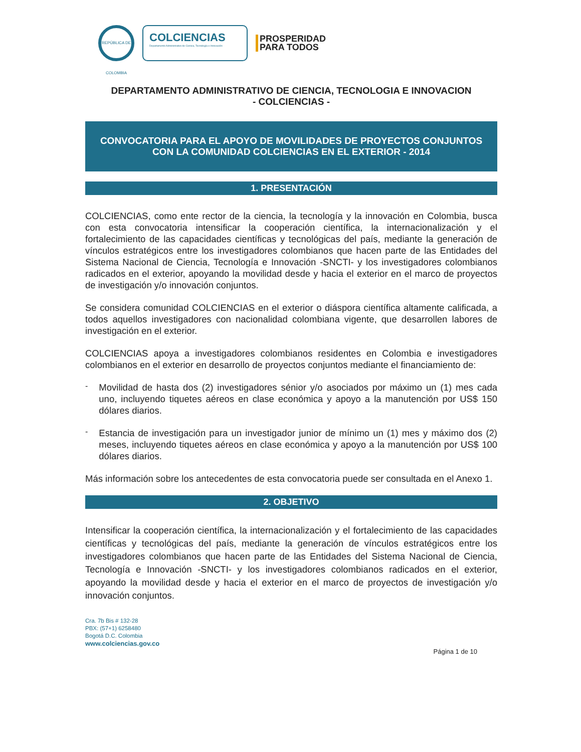REPÚBLICA DE COLOMBIA
COLCIENCIAS
Departamento Administrativo de Ciencia, Tecnología e Innovación
PROSPERIDAD
PARA TODOS
DEPARTAMENTO ADMINISTRATIVO DE CIENCIA, TECNOLOGIA E INNOVACION
- COLCIENCIAS -
CONVOCATORIA PARA EL APOYO DE MOVILIDADES DE PROYECTOS CONJUNTOS CON LA COMUNIDAD COLCIENCIAS EN EL EXTERIOR - 2014
1. PRESENTACIÓN
COLCIENCIAS, como ente rector de la ciencia, la tecnología y la innovación en Colombia, busca con esta convocatoria intensificar la cooperación científica, la internacionalización y el fortalecimiento de las capacidades científicas y tecnológicas del país, mediante la generación de vínculos estratégicos entre los investigadores colombianos que hacen parte de las Entidades del Sistema Nacional de Ciencia, Tecnología e Innovación -SNCTI- y los investigadores colombianos radicados en el exterior, apoyando la movilidad desde y hacia el exterior en el marco de proyectos de investigación y/o innovación conjuntos.
Se considera comunidad COLCIENCIAS en el exterior o diáspora científica altamente calificada, a todos aquellos investigadores con nacionalidad colombiana vigente, que desarrollen labores de investigación en el exterior.
COLCIENCIAS apoya a investigadores colombianos residentes en Colombia e investigadores colombianos en el exterior en desarrollo de proyectos conjuntos mediante el financiamiento de:
-
Movilidad de hasta dos (2) investigadores sénior y/o asociados por máximo un (1) mes cada uno, incluyendo tiquetes aéreos en clase económica y apoyo a la manutención por US$ 150 dólares diarios.
-
Estancia de investigación para un investigador junior de mínimo un (1) mes y máximo dos (2) meses, incluyendo tiquetes aéreos en clase económica y apoyo a la manutención por US$ 100 dólares diarios.
Más información sobre los antecedentes de esta convocatoria puede ser consultada en el Anexo 1.
2. OBJETIVO
Intensificar la cooperación científica, la internacionalización y el fortalecimiento de las capacidades científicas y tecnológicas del país, mediante la generación de vínculos estratégicos entre los investigadores colombianos que hacen parte de las Entidades del Sistema Nacional de Ciencia, Tecnología e Innovación -SNCTI- y los investigadores colombianos radicados en el exterior, apoyando la movilidad desde y hacia el exterior en el marco de proyectos de investigación y/o innovación conjuntos.
Cra. 7b Bis # 132-28
PBX: (57+1) 6258480
Bogotá D.C. Colombia
www.colciencias.gov.co
Página 1 de 10